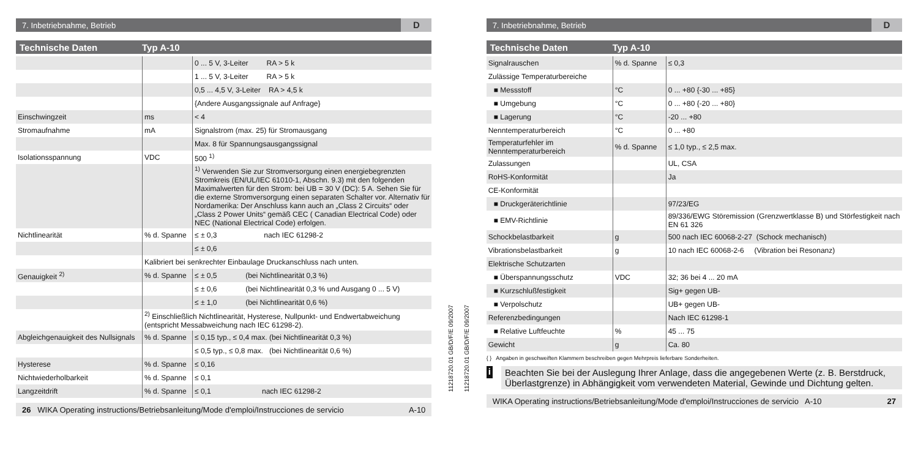7. Inbetriebnahme, Betrieb D
Technische Daten Typ A-10
| | | 0 ... 5 V, 3-Leiter RA > 5 k |
| | | 1 ... 5 V, 3-Leiter RA > 5 k |
| | | 0,5 ... 4,5 V, 3-Leiter RA > 4,5 k |
| | | {Andere Ausgangssignale auf Anfrage} |
| Einschwingzeit | ms | < 4 |
| Stromaufnahme | mA | Signalstrom (max. 25) für Stromausgang |
| | | Max. 8 für Spannungsausgangssignal |
| Isolationsspannung | VDC | 500 <sup>1)</sup> |
| | | <sup>1)</sup> Verwenden Sie zur Stromversorgung einen energiebegrenzten Stromkreis (EN/UL/IEC 61010-1, Abschn. 9.3) mit den folgenden Maximalwerten für den Strom: bei UB = 30 V (DC): 5 A. Sehen Sie für die externe Stromversorgung einen separaten Schalter vor. Alternativ für Nordamerika: Der Anschluss kann auch an „Class 2 Circuits“ oder „Class 2 Power Units“ gemäß CEC ( Canadian Electrical Code) oder NEC (National Electrical Code) erfolgen. |
| Nichtlinearität | % d. Spanne | ≤ ± 0,3 nach IEC 61298-2 |
| | | ≤ ± 0,6 |
| | Kalibriert bei senkrechter Einbaulage Druckanschluss nach unten. | |
| Genauigkeit <sup>2)</sup> | % d. Spanne | ≤ ± 0,5 (bei Nichtlinearität 0,3 %) |
| | | ≤ ± 0,6 (bei Nichtlinearität 0,3 % und Ausgang 0 ... 5 V) |
| | | ≤ ± 1,0 (bei Nichtlinearität 0,6 %) |
| | <sup>2)</sup> Einschließlich Nichtlinearität, Hysterese, Nullpunkt- und Endwertabweichung (entspricht Messabweichung nach IEC 61298-2). | |
| Abgleichgenauigkeit des Nullsignals | % d. Spanne | ≤ 0,15 typ., ≤ 0,4 max. (bei Nichtlinearität 0,3 %) |
| | | ≤ 0,5 typ., ≤ 0,8 max. (bei Nichtlinearität 0,6 %) |
| Hysterese | % d. Spanne | ≤ 0,16 |
| Nichtwiederholbarkeit | % d. Spanne | ≤ 0,1 |
| Langzeitdrift | % d. Spanne | ≤ 0,1 nach IEC 61298-2 |
26 WIKA Operating instructions/Betriebsanleitung/Mode d'emploi/Instrucciones de servicio A-10
11218720.01 GB/D/F/E 09/2007
11218720.01 GB/D/F/E 09/2007
7. Inbetriebnahme, Betrieb D
Technische Daten Typ A-10
| Signalrauschen | % d. Spanne | ≤ 0,3 |
| Zulässige Temperaturbereiche | | |
| ■ Messstoff | °C | 0 ... +80 {-30 ... +85} |
| ■ Umgebung | °C | 0 ... +80 {-20 ... +80} |
| ■ Lagerung | °C | -20 ... +80 |
| Nenntemperaturbereich | °C | 0 ... +80 |
| Temperaturfehler im Nenntemperaturbereich | % d. Spanne | ≤ 1,0 typ., ≤ 2,5 max. |
| Zulassungen | | UL, CSA |
| RoHS-Konformität | | Ja |
| CE-Konformität | | |
| ■ Druckgeräterichtlinie | | 97/23/EG |
| ■ EMV-Richtlinie | | 89/336/EWG Störemission (Grenzwertklasse B) und Störfestigkeit nach EN 61 326 |
| Schockbelastbarkeit | g | 500 nach IEC 60068-2-27 (Schock mechanisch) |
| Vibrationsbelastbarkeit | g | 10 nach IEC 60068-2-6 (Vibration bei Resonanz) |
| Elektrische Schutzarten | | |
| ■ Überspannungsschutz | VDC | 32; 36 bei 4 ... 20 mA |
| ■ Kurzschlußfestigkeit | | Sig+ gegen UB- |
| ■ Verpolschutz | | UB+ gegen UB- |
| Referenzbedingungen | | Nach IEC 61298-1 |
| ■ Relative Luftfeuchte | % | 45 ... 75 |
| Gewicht | g | Ca. 80 |
{ } Angaben in geschweiften Klammern beschreiben gegen Mehrpreis lieferbare Sonderheiten.
i
Beachten Sie bei der Auslegung Ihrer Anlage, dass die angegebenen Werte (z. B. Berstdruck, Überlastgrenze) in Abhängigkeit vom verwendeten Material, Gewinde und Dichtung gelten.
WIKA Operating instructions/Betriebsanleitung/Mode d'emploi/Instrucciones de servicio A-10 27